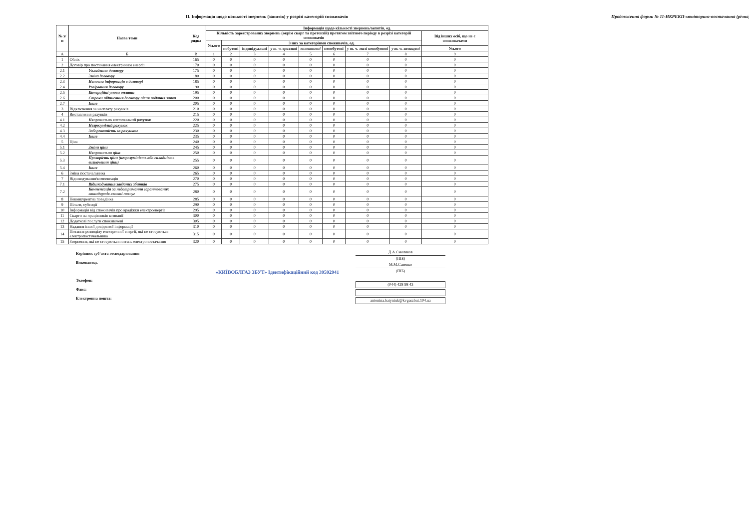ІІ. Інформація щодо кількості звернень (запитів) у розрізі категорій споживачів
Продовження форми № 11-НКРЕКП-моніторинг-постачання (річна)
| № з/п | Назва теми | Код рядка | Інформація щодо кількості звернень/запитів, од. | | | | | | | | |
| --- | --- | --- | --- | --- | --- | --- | --- | --- | --- | --- | --- |
| | | | Кількість зареєстрованих звернень (окрім скарг та претензій) протягом звітного періоду в розрізі категорій споживачів | | | | | | | | Від інших осіб, що не є споживачами |
| | | | Усього | З них за категоріями споживачів, од. | | | | | | | |
| | | | | побутові | індивідуальні | у т. ч. вразливі | колективні | непобутові | у т. ч. малі непобутові | у т. ч. захищені | Усього |
| А | Б | В | 1 | 2 | 3 | 4 | 5 | 6 | 7 | 8 | 9 |
| 1 | Облік | 165 | 0 | 0 | 0 | 0 | 0 | 0 | 0 | 0 | 0 |
| 2 | Договір про постачання електричної енергії | 170 | 0 | 0 | 0 | 0 | 0 | 0 | 0 | 0 | 0 |
| 2.1 | Укладення договору | 175 | 0 | 0 | 0 | 0 | 0 | 0 | 0 | 0 | 0 |
| 2.2 | Зміна договору | 180 | 0 | 0 | 0 | 0 | 0 | 0 | 0 | 0 | 0 |
| 2.3 | Неповна інформація в договорі | 185 | 0 | 0 | 0 | 0 | 0 | 0 | 0 | 0 | 0 |
| 2.4 | Розірвання договору | 190 | 0 | 0 | 0 | 0 | 0 | 0 | 0 | 0 | 0 |
| 2.5 | Комерційні умови оплати | 195 | 0 | 0 | 0 | 0 | 0 | 0 | 0 | 0 | 0 |
| 2.6 | Строки підписання договору після подання заяви | 200 | 0 | 0 | 0 | 0 | 0 | 0 | 0 | 0 | 0 |
| 2.7 | Інше | 205 | 0 | 0 | 0 | 0 | 0 | 0 | 0 | 0 | 0 |
| 3 | Відключення за несплату рахунків | 210 | 0 | 0 | 0 | 0 | 0 | 0 | 0 | 0 | 0 |
| 4 | Виставлення рахунків | 215 | 0 | 0 | 0 | 0 | 0 | 0 | 0 | 0 | 0 |
| 4.1 | Неправильно виставлений рахунок | 220 | 0 | 0 | 0 | 0 | 0 | 0 | 0 | 0 | 0 |
| 4.2 | Незрозумілий рахунок | 225 | 0 | 0 | 0 | 0 | 0 | 0 | 0 | 0 | 0 |
| 4.3 | Заборгованість за рахунком | 230 | 0 | 0 | 0 | 0 | 0 | 0 | 0 | 0 | 0 |
| 4.4 | Інше | 235 | 0 | 0 | 0 | 0 | 0 | 0 | 0 | 0 | 0 |
| 5 | Ціна | 240 | 0 | 0 | 0 | 0 | 0 | 0 | 0 | 0 | 0 |
| 5.1 | Зміни ціни | 245 | 0 | 0 | 0 | 0 | 0 | 0 | 0 | 0 | 0 |
| 5.2 | Неправильна ціна | 250 | 0 | 0 | 0 | 0 | 0 | 0 | 0 | 0 | 0 |
| 5.3 | Прозорість ціни (незрозумілість або складність визначення ціни) | 255 | 0 | 0 | 0 | 0 | 0 | 0 | 0 | 0 | 0 |
| 5.4 | Інше | 260 | 0 | 0 | 0 | 0 | 0 | 0 | 0 | 0 | 0 |
| 6 | Зміна постачальника | 265 | 0 | 0 | 0 | 0 | 0 | 0 | 0 | 0 | 0 |
| 7 | Відшкодування/компенсація | 270 | 0 | 0 | 0 | 0 | 0 | 0 | 0 | 0 | 0 |
| 7.1 | Відшкодування завданих збитків | 275 | 0 | 0 | 0 | 0 | 0 | 0 | 0 | 0 | 0 |
| 7.2 | Компенсація за недотримання гарантованих стандартів якості послуг | 280 | 0 | 0 | 0 | 0 | 0 | 0 | 0 | 0 | 0 |
| 8 | Неконкурентна поведінка | 285 | 0 | 0 | 0 | 0 | 0 | 0 | 0 | 0 | 0 |
| 9 | Пільги, субсидії | 290 | 0 | 0 | 0 | 0 | 0 | 0 | 0 | 0 | 0 |
| 10 | Інформація від споживачів про крадіжки електроенергії | 295 | 0 | 0 | 0 | 0 | 0 | 0 | 0 | 0 | 0 |
| 11 | Скарги на працівників компанії | 300 | 0 | 0 | 0 | 0 | 0 | 0 | 0 | 0 | 0 |
| 12 | Додаткові послуги споживачеві | 305 | 0 | 0 | 0 | 0 | 0 | 0 | 0 | 0 | 0 |
| 13 | Надання іншої довідкової інформації | 310 | 0 | 0 | 0 | 0 | 0 | 0 | 0 | 0 | 0 |
| 14 | Питання розподілу електричної енергії, які не стосуються електропостачальника | 315 | 0 | 0 | 0 | 0 | 0 | 0 | 0 | 0 | 0 |
| 15 | Звернення, які не стосуються питань електропостачання | 320 | 0 | 0 | 0 | 0 | 0 | 0 | 0 | 0 | 0 |
Керівник суб'єкта господарювання
Виконавець
Телефон:
Факс:
Електронна пошта:
Д.А.Смоляков
(ПІБ)
М.М.Савенко
(ПІБ)
(044) 428 98 43
antonina.batyniuk@kvgaszbut.104.ua
«КИЇВОБЛГАЗ ЗБУТ» Ідентифікаційний код 39592941